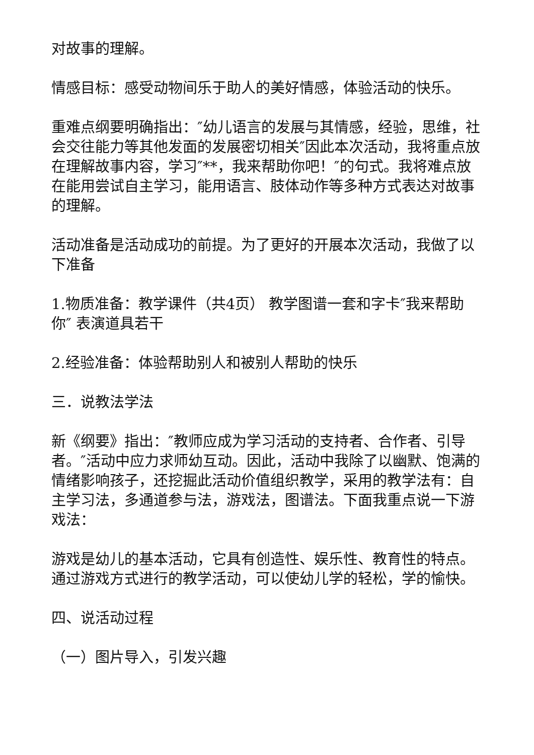对故事的理解。
情感目标：感受动物间乐于助人的美好情感，体验活动的快乐。
重难点纲要明确指出：″幼儿语言的发展与其情感，经验，思维，社会交往能力等其他发面的发展密切相关″因此本次活动，我将重点放在理解故事内容，学习″**，我来帮助你吧！″的句式。我将难点放在能用尝试自主学习，能用语言、肢体动作等多种方式表达对故事的理解。
活动准备是活动成功的前提。为了更好的开展本次活动，我做了以下准备
1.物质准备：教学课件（共4页） 教学图谱一套和字卡″我来帮助你″ 表演道具若干
2.经验准备：体验帮助别人和被别人帮助的快乐
三．说教法学法
新《纲要》指出：″教师应成为学习活动的支持者、合作者、引导者。″活动中应力求师幼互动。因此，活动中我除了以幽默、饱满的情绪影响孩子，还挖掘此活动价值组织教学，采用的教学法有：自主学习法，多通道参与法，游戏法，图谱法。下面我重点说一下游戏法：
游戏是幼儿的基本活动，它具有创造性、娱乐性、教育性的特点。通过游戏方式进行的教学活动，可以使幼儿学的轻松，学的愉快。
四、说活动过程
（一）图片导入，引发兴趣